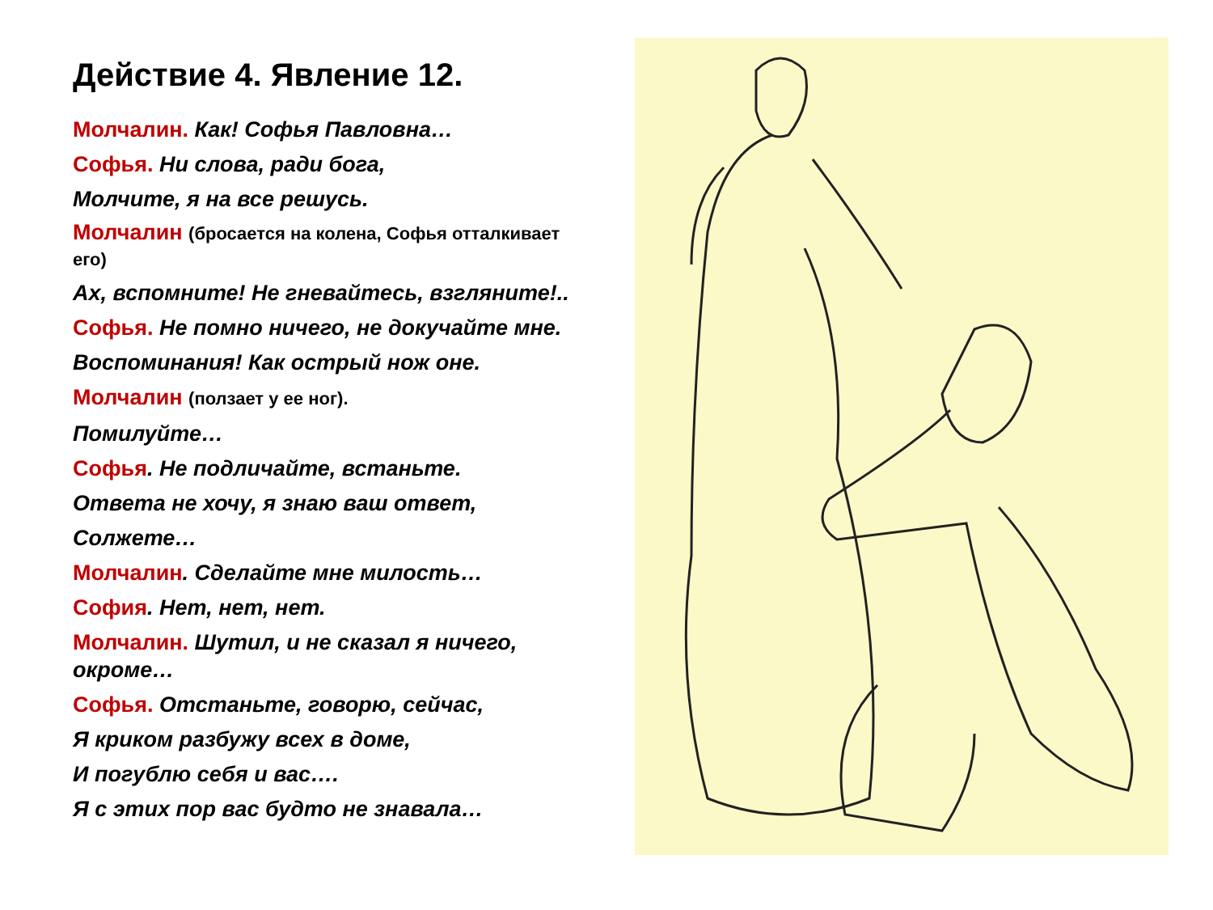Действие 4. Явление 12.
Молчалин. Как! Софья Павловна…
Софья. Ни слова, ради бога,
Молчите, я на все решусь.
Молчалин (бросается на колена, Софья отталкивает его)
Ах, вспомните! Не гневайтесь, взгляните!..
Софья. Не помно ничего, не докучайте мне.
Воспоминания! Как острый нож оне.
Молчалин (ползает у ее ног).
Помилуйте…
Софья. Не подличайте, встаньте.
Ответа не хочу, я знаю ваш ответ,
Солжете…
Молчалин. Сделайте мне милость…
София. Нет, нет, нет.
Молчалин. Шутил, и не сказал я ничего, окроме…
Софья. Отстаньте, говорю, сейчас,
Я криком разбужу всех в доме,
И погублю себя и вас….
Я с этих пор вас будто не знавала…